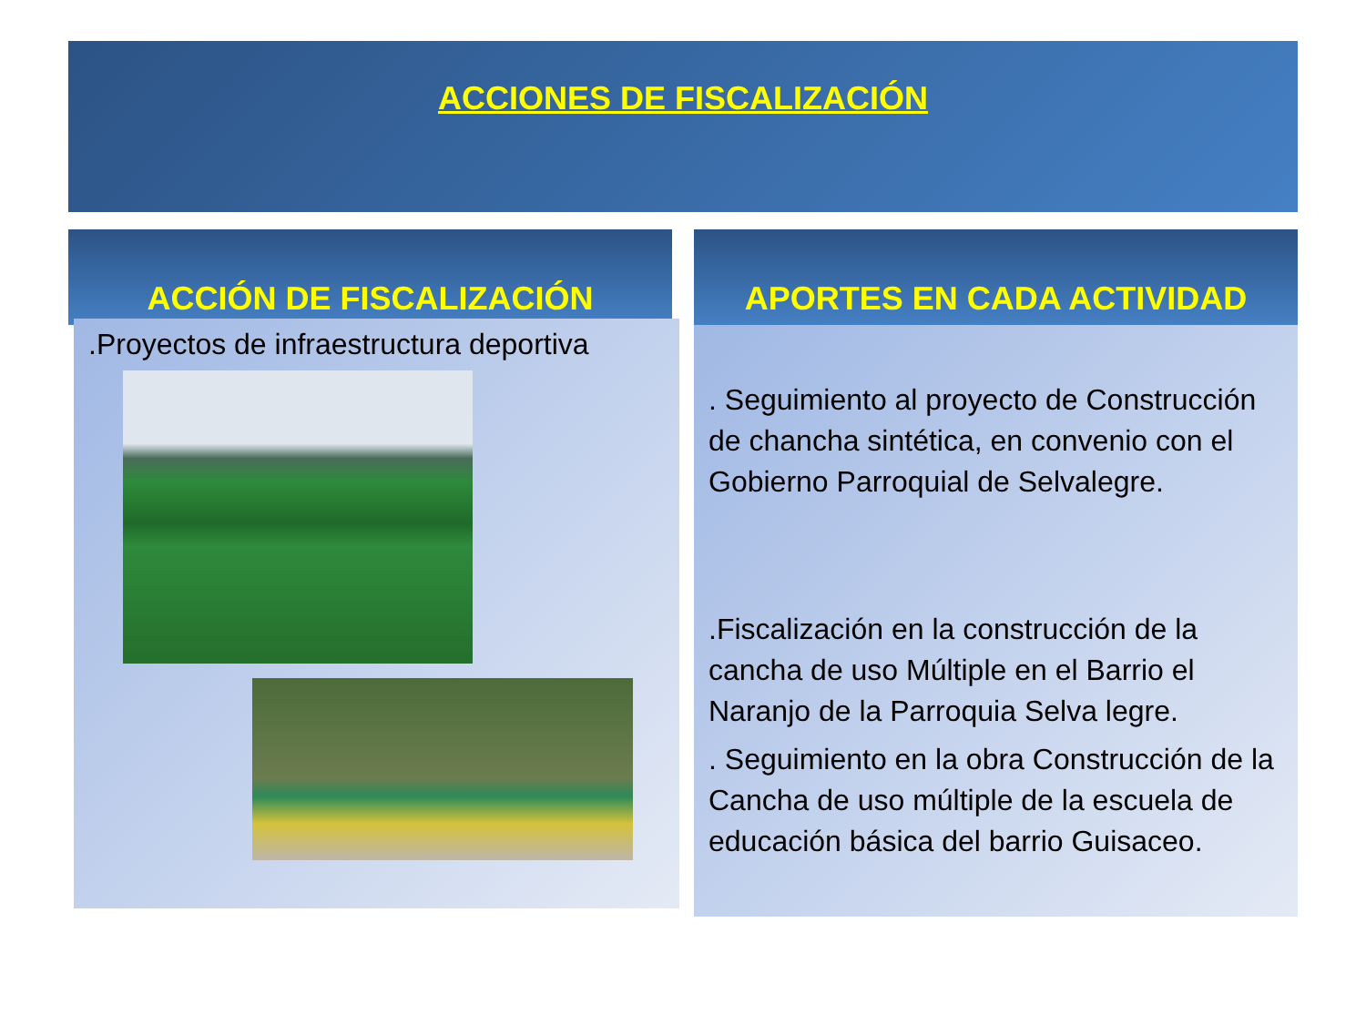ACCIONES DE FISCALIZACIÓN
ACCIÓN DE FISCALIZACIÓN APORTES EN CADA ACTIVIDAD
.Proyectos de infraestructura deportiva
. Seguimiento al proyecto de Construcción de chancha sintética, en convenio con el Gobierno Parroquial de Selvalegre.
.Fiscalización en la construcción de la cancha de uso Múltiple en el Barrio el Naranjo de la Parroquia Selva legre.
. Seguimiento en la obra Construcción de la Cancha de uso múltiple de la escuela de educación básica del barrio Guisaceo.